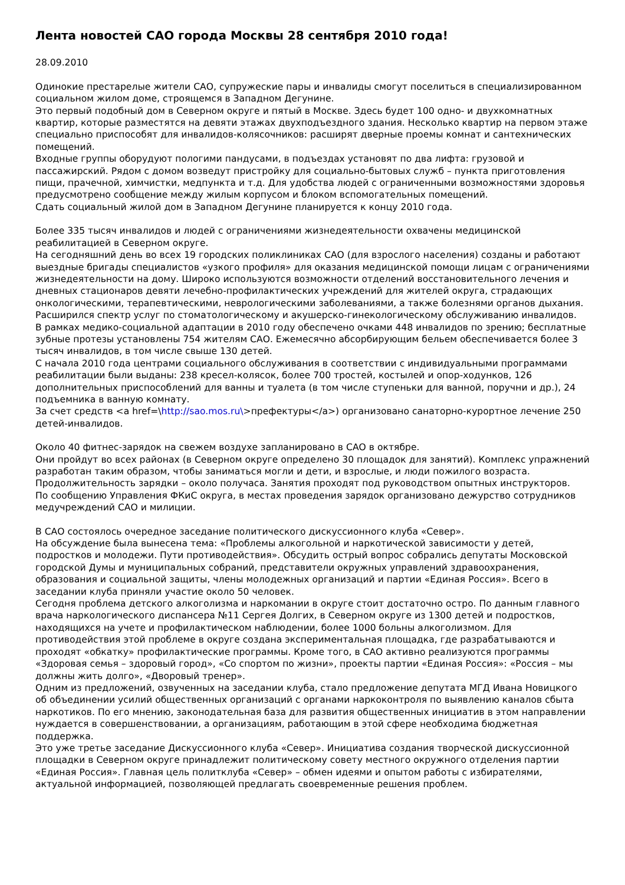Лента новостей САО города Москвы 28 сентября 2010 года!
28.09.2010
Одинокие престарелые жители САО, супружеские пары и инвалиды смогут поселиться в специализированном социальном жилом доме, строящемся в Западном Дегунине.
Это первый подобный дом в Северном округе и пятый в Москве. Здесь будет 100 одно- и двухкомнатных квартир, которые разместятся на девяти этажах двухподъездного здания. Несколько квартир на первом этаже специально приспособят для инвалидов-колясочников: расширят дверные проемы комнат и сантехнических помещений.
Входные группы оборудуют пологими пандусами, в подъездах установят по два лифта: грузовой и пассажирский. Рядом с домом возведут пристройку для социально-бытовых служб – пункта приготовления пищи, прачечной, химчистки, медпункта и т.д. Для удобства людей с ограниченными возможностями здоровья предусмотрено сообщение между жилым корпусом и блоком вспомогательных помещений.
Сдать социальный жилой дом в Западном Дегунине планируется к концу 2010 года.
Более 335 тысяч инвалидов и людей с ограничениями жизнедеятельности охвачены медицинской реабилитацией в Северном округе.
На сегодняшний день во всех 19 городских поликлиниках САО (для взрослого населения) созданы и работают выездные бригады специалистов «узкого профиля» для оказания медицинской помощи лицам с ограничениями жизнедеятельности на дому. Широко используются возможности отделений восстановительного лечения и дневных стационаров девяти лечебно-профилактических учреждений для жителей округа, страдающих онкологическими, терапевтическими, неврологическими заболеваниями, а также болезнями органов дыхания. Расширился спектр услуг по стоматологическому и акушерско-гинекологическому обслуживанию инвалидов.
В рамках медико-социальной адаптации в 2010 году обеспечено очками 448 инвалидов по зрению; бесплатные зубные протезы установлены 754 жителям САО. Ежемесячно абсорбирующим бельем обеспечивается более 3 тысяч инвалидов, в том числе свыше 130 детей.
С начала 2010 года центрами социального обслуживания в соответствии с индивидуальными программами реабилитации были выданы: 238 кресел-колясок, более 700 тростей, костылей и опор-ходунков, 126 дополнительных приспособлений для ванны и туалета (в том числе ступеньки для ванной, поручни и др.), 24 подъемника в ванную комнату.
За счет средств <a href=\http://sao.mos.ru\>префектуры</a>) организовано санаторно-курортное лечение 250 детей-инвалидов.
Около 40 фитнес-зарядок на свежем воздухе запланировано в САО в октябре.
Они пройдут во всех районах (в Северном округе определено 30 площадок для занятий). Комплекс упражнений разработан таким образом, чтобы заниматься могли и дети, и взрослые, и люди пожилого возраста. Продолжительность зарядки – около получаса. Занятия проходят под руководством опытных инструкторов.
По сообщению Управления ФКиС округа, в местах проведения зарядок организовано дежурство сотрудников медучреждений САО и милиции.
В САО состоялось очередное заседание политического дискуссионного клуба «Север».
На обсуждение была вынесена тема: «Проблемы алкогольной и наркотической зависимости у детей, подростков и молодежи. Пути противодействия». Обсудить острый вопрос собрались депутаты Московской городской Думы и муниципальных собраний, представители окружных управлений здравоохранения, образования и социальной защиты, члены молодежных организаций и партии «Единая Россия». Всего в заседании клуба приняли участие около 50 человек.
Сегодня проблема детского алкоголизма и наркомании в округе стоит достаточно остро. По данным главного врача наркологического диспансера №11 Сергея Долгих, в Северном округе из 1300 детей и подростков, находящихся на учете и профилактическом наблюдении, более 1000 больны алкоголизмом. Для противодействия этой проблеме в округе создана экспериментальная площадка, где разрабатываются и проходят «обкатку» профилактические программы. Кроме того, в САО активно реализуются программы «Здоровая семья – здоровый город», «Со спортом по жизни», проекты партии «Единая Россия»: «Россия – мы должны жить долго», «Дворовый тренер».
Одним из предложений, озвученных на заседании клуба, стало предложение депутата МГД Ивана Новицкого об объединении усилий общественных организаций с органами наркоконтроля по выявлению каналов сбыта наркотиков. По его мнению, законодательная база для развития общественных инициатив в этом направлении нуждается в совершенствовании, а организациям, работающим в этой сфере необходима бюджетная поддержка.
Это уже третье заседание Дискуссионного клуба «Север». Инициатива создания творческой дискуссионной площадки в Северном округе принадлежит политическому совету местного окружного отделения партии «Единая Россия». Главная цель политклуба «Север» – обмен идеями и опытом работы с избирателями, актуальной информацией, позволяющей предлагать своевременные решения проблем.